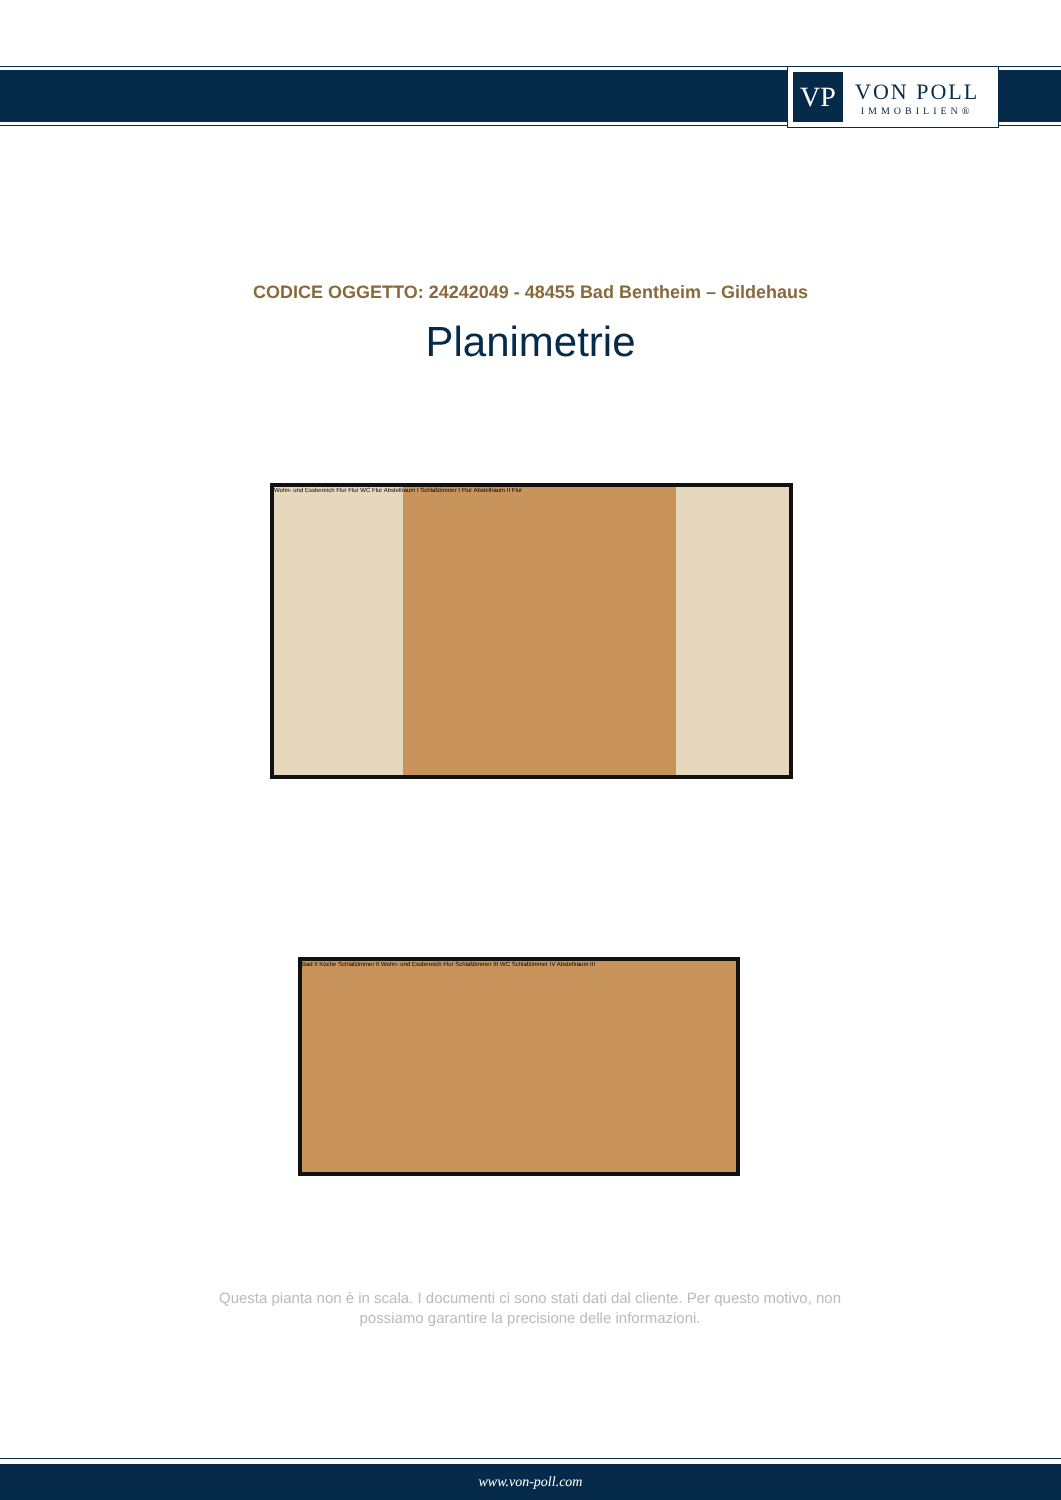VP
VON POLL
IMMOBILIEN®
CODICE OGGETTO: 24242049 - 48455 Bad Bentheim – Gildehaus
Planimetrie
Wohn- und Essbereich Flur Flur WC Flur Abstellraum I Schlafzimmer I Flur Abstellraum II Flur
Bad II Küche Schlafzimmer II Wohn- und Essbereich Flur Schlafzimmer III WC Schlafzimmer IV Abstellraum III
Questa pianta non è in scala. I documenti ci sono stati dati dal cliente. Per questo motivo, non possiamo garantire la precisione delle informazioni.
www.von-poll.com